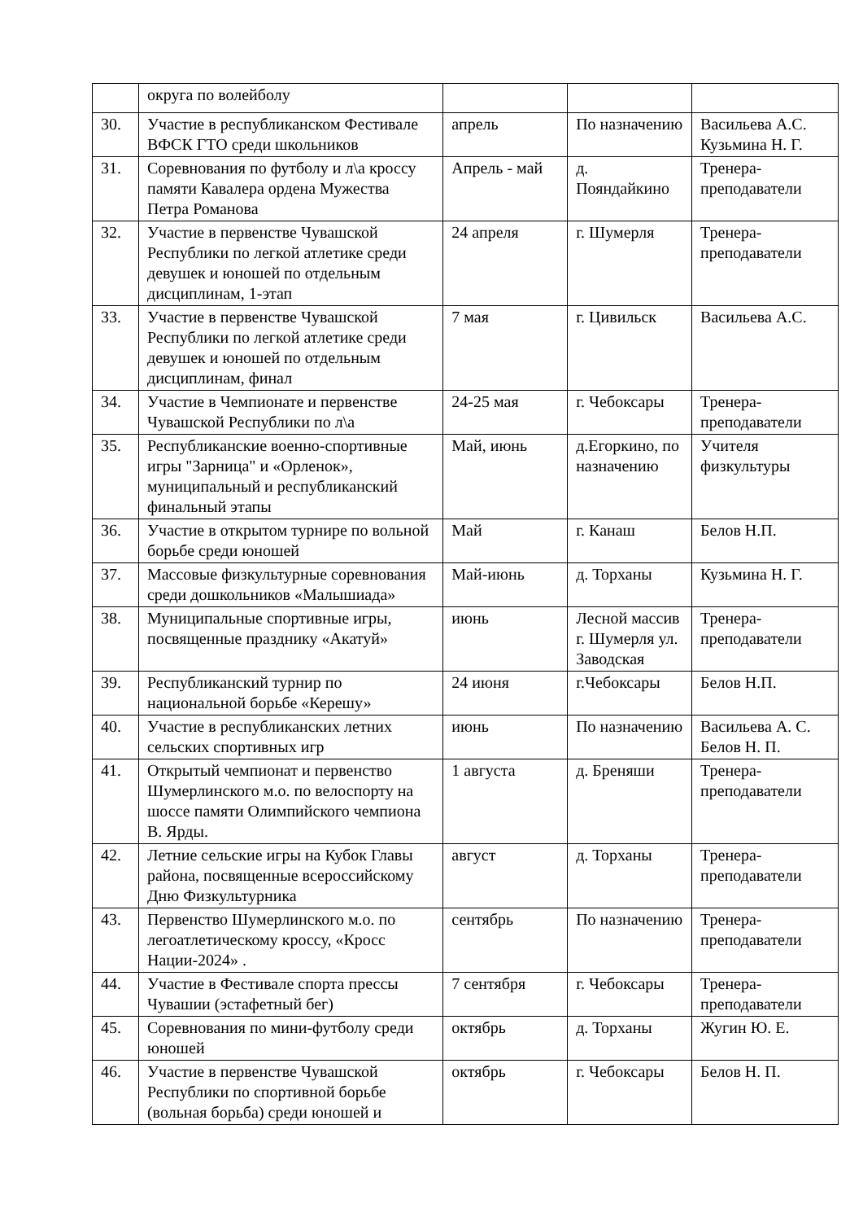| | округа по волейболу | | | |
| 30. | Участие в республиканском Фестивале ВФСК ГТО среди школьников | апрель | По назначению | Васильева А.С. Кузьмина Н. Г. |
| 31. | Соревнования по футболу и л\а кроссу памяти Кавалера ордена Мужества Петра Романова | Апрель - май | д. Пояндайкино | Тренера-преподаватели |
| 32. | Участие в первенстве Чувашской Республики по легкой атлетике среди девушек и юношей по отдельным дисциплинам, 1-этап | 24 апреля | г. Шумерля | Тренера-преподаватели |
| 33. | Участие в первенстве Чувашской Республики по легкой атлетике среди девушек и юношей по отдельным дисциплинам, финал | 7 мая | г. Цивильск | Васильева А.С. |
| 34. | Участие в Чемпионате и первенстве Чувашской Республики по л\а | 24-25 мая | г. Чебоксары | Тренера-преподаватели |
| 35. | Республиканские военно-спортивные игры "Зарница" и «Орленок», муниципальный и республиканский финальный этапы | Май, июнь | д.Егоркино, по назначению | Учителя физкультуры |
| 36. | Участие в открытом турнире по вольной борьбе среди юношей | Май | г. Канаш | Белов Н.П. |
| 37. | Массовые физкультурные соревнования среди дошкольников «Малышиада» | Май-июнь | д. Торханы | Кузьмина Н. Г. |
| 38. | Муниципальные спортивные игры, посвященные празднику «Акатуй» | июнь | Лесной массив г. Шумерля ул. Заводская | Тренера-преподаватели |
| 39. | Республиканский турнир по национальной борьбе «Керешу» | 24 июня | г.Чебоксары | Белов Н.П. |
| 40. | Участие в республиканских летних сельских спортивных игр | июнь | По назначению | Васильева А. С. Белов Н. П. |
| 41. | Открытый чемпионат и первенство Шумерлинского м.о. по велоспорту на шоссе памяти Олимпийского чемпиона В. Ярды. | 1 августа | д. Бреняши | Тренера-преподаватели |
| 42. | Летние сельские игры на Кубок Главы района, посвященные всероссийскому Дню Физкультурника | август | д. Торханы | Тренера-преподаватели |
| 43. | Первенство Шумерлинского м.о. по легоатлетическому кроссу, «Кросс Нации-2024» . | сентябрь | По назначению | Тренера-преподаватели |
| 44. | Участие в Фестивале спорта прессы Чувашии (эстафетный бег) | 7 сентября | г. Чебоксары | Тренера-преподаватели |
| 45. | Соревнования по мини-футболу среди юношей | октябрь | д. Торханы | Жугин Ю. Е. |
| 46. | Участие в первенстве Чувашской Республики по спортивной борьбе (вольная борьба) среди юношей и | октябрь | г. Чебоксары | Белов Н. П. |